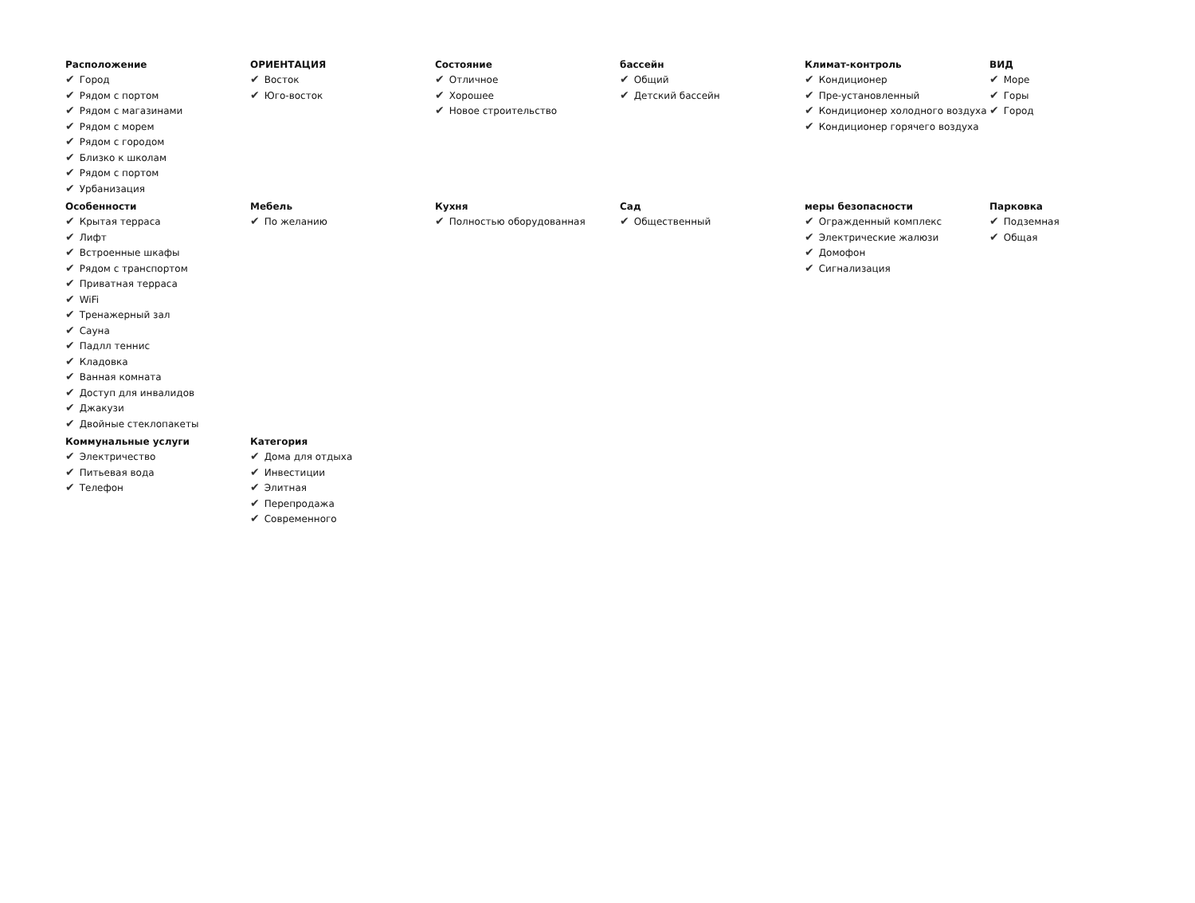Расположение
✔ Город
✔ Рядом с портом
✔ Рядом с магазинами
✔ Рядом с морем
✔ Рядом с городом
✔ Близко к школам
✔ Рядом с портом
✔ Урбанизация
ОРИЕНТАЦИЯ
✔ Восток
✔ Юго-восток
Состояние
✔ Отличное
✔ Хорошее
✔ Новое строительство
бассейн
✔ Общий
✔ Детский бассейн
Климат-контроль
✔ Кондиционер
✔ Пре-установленный
✔ Кондиционер холодного воздуха
✔ Кондиционер горячего воздуха
ВИД
✔ Море
✔ Горы
✔ Город
Особенности
✔ Крытая терраса
✔ Лифт
✔ Встроенные шкафы
✔ Рядом с транспортом
✔ Приватная терраса
✔ WiFi
✔ Тренажерный зал
✔ Сауна
✔ Падлл теннис
✔ Кладовка
✔ Ванная комната
✔ Доступ для инвалидов
✔ Джакузи
✔ Двойные стеклопакеты
Мебель
✔ По желанию
Кухня
✔ Полностью оборудованная
Сад
✔ Общественный
меры безопасности
✔ Огражденный комплекс
✔ Электрические жалюзи
✔ Домофон
✔ Сигнализация
Парковка
✔ Подземная
✔ Общая
Коммунальные услуги
✔ Электричество
✔ Питьевая вода
✔ Телефон
Категория
✔ Дома для отдыха
✔ Инвестиции
✔ Элитная
✔ Перепродажа
✔ Современного